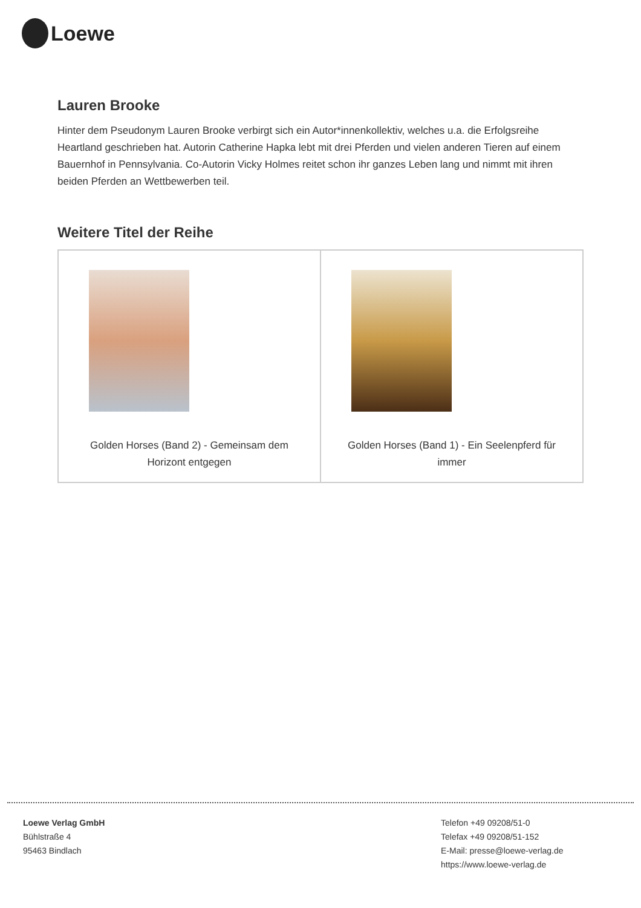Loewe
Lauren Brooke
Hinter dem Pseudonym Lauren Brooke verbirgt sich ein Autor*innenkollektiv, welches u.a. die Erfolgsreihe Heartland geschrieben hat. Autorin Catherine Hapka lebt mit drei Pferden und vielen anderen Tieren auf einem Bauernhof in Pennsylvania. Co-Autorin Vicky Holmes reitet schon ihr ganzes Leben lang und nimmt mit ihren beiden Pferden an Wettbewerben teil.
Weitere Titel der Reihe
| Golden Horses (Band 2) - Gemeinsam dem Horizont entgegen | Golden Horses (Band 1) - Ein Seelenpferd für immer |
Loewe Verlag GmbH
Bühlstraße 4
95463 Bindlach
Telefon +49 09208/51-0
Telefax +49 09208/51-152
E-Mail: presse@loewe-verlag.de
https://www.loewe-verlag.de